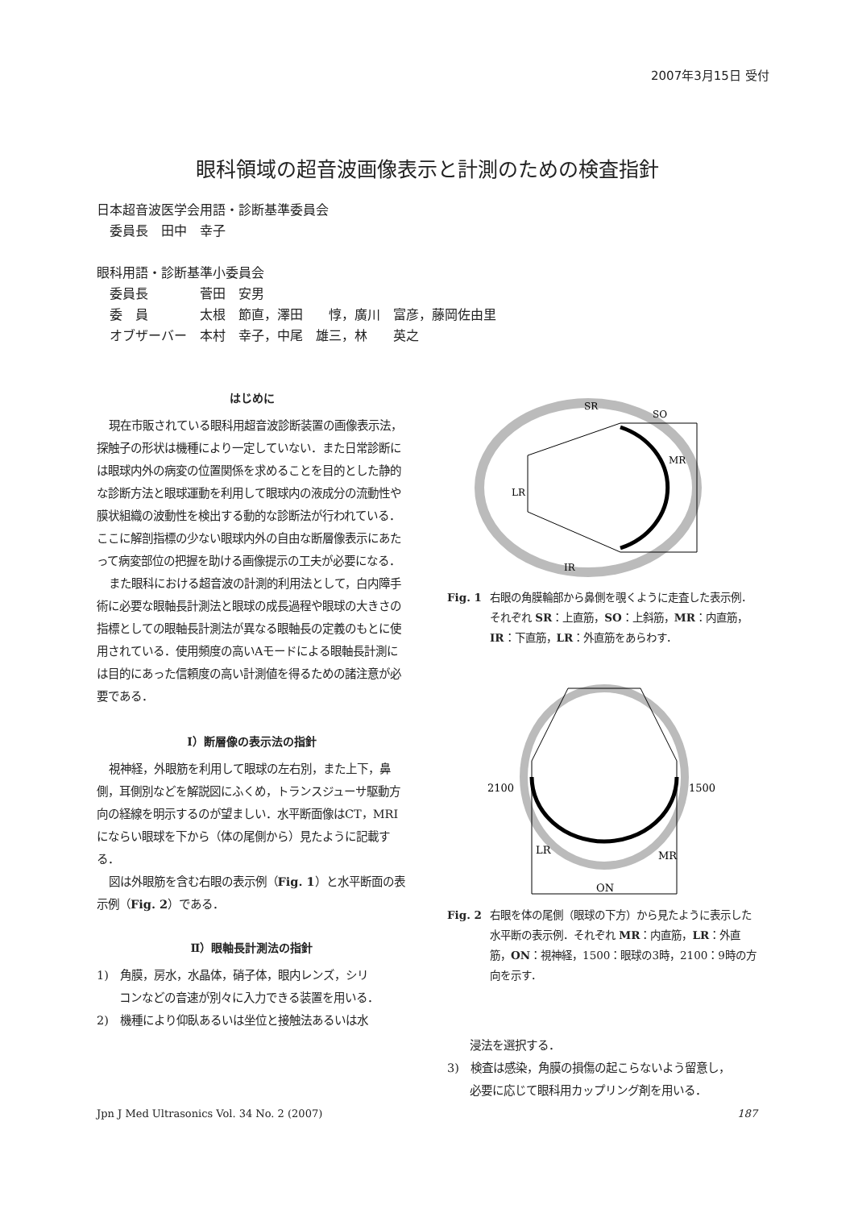2007年3月15日 受付
眼科領域の超音波画像表示と計測のための検査指針
日本超音波医学会用語・診断基準委員会
　委員長　田中　幸子
眼科用語・診断基準小委員会
　委員長　　　　菅田　安男
　委　員　　　　太根　節直，澤田　　惇，廣川　富彦，藤岡佐由里
　オブザーバー　本村　幸子，中尾　雄三，林　　英之
はじめに
現在市販されている眼科用超音波診断装置の画像表示法，探触子の形状は機種により一定していない．また日常診断には眼球内外の病変の位置関係を求めることを目的とした静的な診断方法と眼球運動を利用して眼球内の液成分の流動性や膜状組織の波動性を検出する動的な診断法が行われている．ここに解剖指標の少ない眼球内外の自由な断層像表示にあたって病変部位の把握を助ける画像提示の工夫が必要になる．
また眼科における超音波の計測的利用法として，白内障手術に必要な眼軸長計測法と眼球の成長過程や眼球の大きさの指標としての眼軸長計測法が異なる眼軸長の定義のもとに使用されている．使用頻度の高いAモードによる眼軸長計測には目的にあった信頼度の高い計測値を得るための諸注意が必要である．
Ⅰ）断層像の表示法の指針
視神経，外眼筋を利用して眼球の左右別，また上下，鼻側，耳側別などを解説図にふくめ，トランスジューサ駆動方向の経線を明示するのが望ましい．水平断面像はCT，MRIにならい眼球を下から（体の尾側から）見たように記載する．
図は外眼筋を含む右眼の表示例（Fig. 1）と水平断面の表示例（Fig. 2）である．
Ⅱ）眼軸長計測法の指針
1)　角膜，房水，水晶体，硝子体，眼内レンズ，シリ
　　コンなどの音速が別々に入力できる装置を用いる．
2)　機種により仰臥あるいは坐位と接触法あるいは水
SR
SO
MR
LR
IR
Fig. 1 右眼の角膜輪部から鼻側を覗くように走査した表示例．それぞれ SR：上直筋，SO：上斜筋，MR：内直筋，IR：下直筋，LR：外直筋をあらわす．
2100
1500
LR
MR
ON
Fig. 2 右眼を体の尾側（眼球の下方）から見たように表示した水平断の表示例．それぞれ MR：内直筋，LR：外直筋，ON：視神経，1500：眼球の3時，2100：9時の方向を示す．
　　浸法を選択する．
3)　検査は感染，角膜の損傷の起こらないよう留意し，
　　必要に応じて眼科用カップリング剤を用いる．
Jpn J Med Ultrasonics Vol. 34 No. 2 (2007) 187